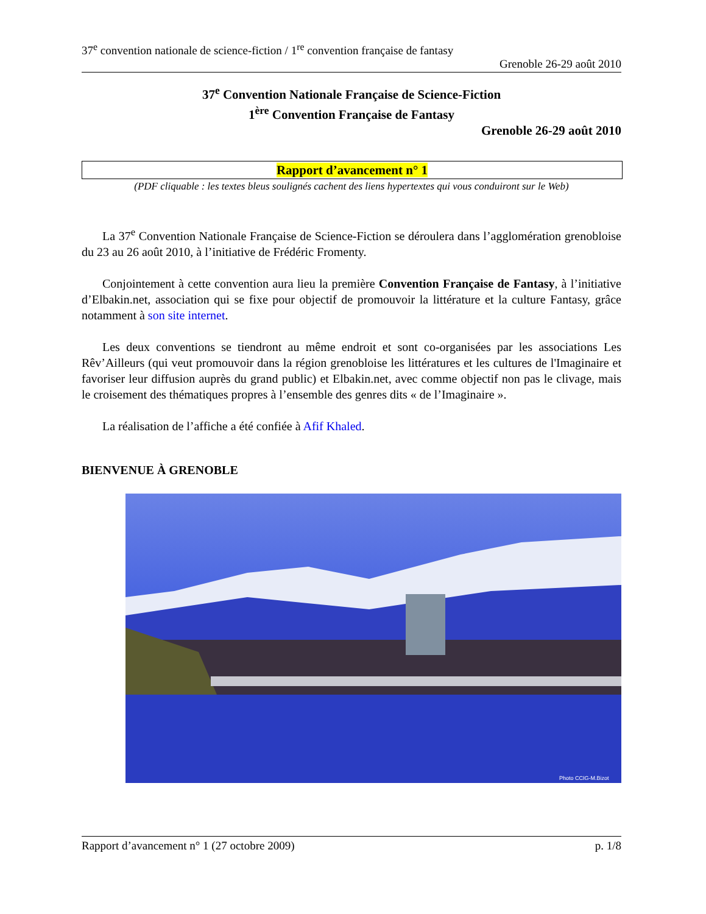37<sup>e</sup> convention nationale de science-fiction / 1<sup>re</sup> convention française de fantasy
Grenoble 26-29 août 2010
37<sup>e</sup> Convention Nationale Française de Science-Fiction
1<sup>ère</sup> Convention Française de Fantasy
Grenoble 26-29 août 2010
Rapport d’avancement n° 1
(PDF cliquable : les textes bleus soulignés cachent des liens hypertextes qui vous conduiront sur le Web)
La 37<sup>e</sup> Convention Nationale Française de Science-Fiction se déroulera dans l’agglomération grenobloise du 23 au 26 août 2010, à l’initiative de Frédéric Fromenty.
Conjointement à cette convention aura lieu la première Convention Française de Fantasy, à l’initiative d’Elbakin.net, association qui se fixe pour objectif de promouvoir la littérature et la culture Fantasy, grâce notamment à son site internet.
Les deux conventions se tiendront au même endroit et sont co-organisées par les associations Les Rêv’Ailleurs (qui veut promouvoir dans la région grenobloise les littératures et les cultures de l'Imaginaire et favoriser leur diffusion auprès du grand public) et Elbakin.net, avec comme objectif non pas le clivage, mais le croisement des thématiques propres à l’ensemble des genres dits « de l’Imaginaire ».
La réalisation de l’affiche a été confiée à Afif Khaled.
BIENVENUE À GRENOBLE
Photo CCIG-M.Bizot
Rapport d’avancement n° 1 (27 octobre 2009) p. 1/8